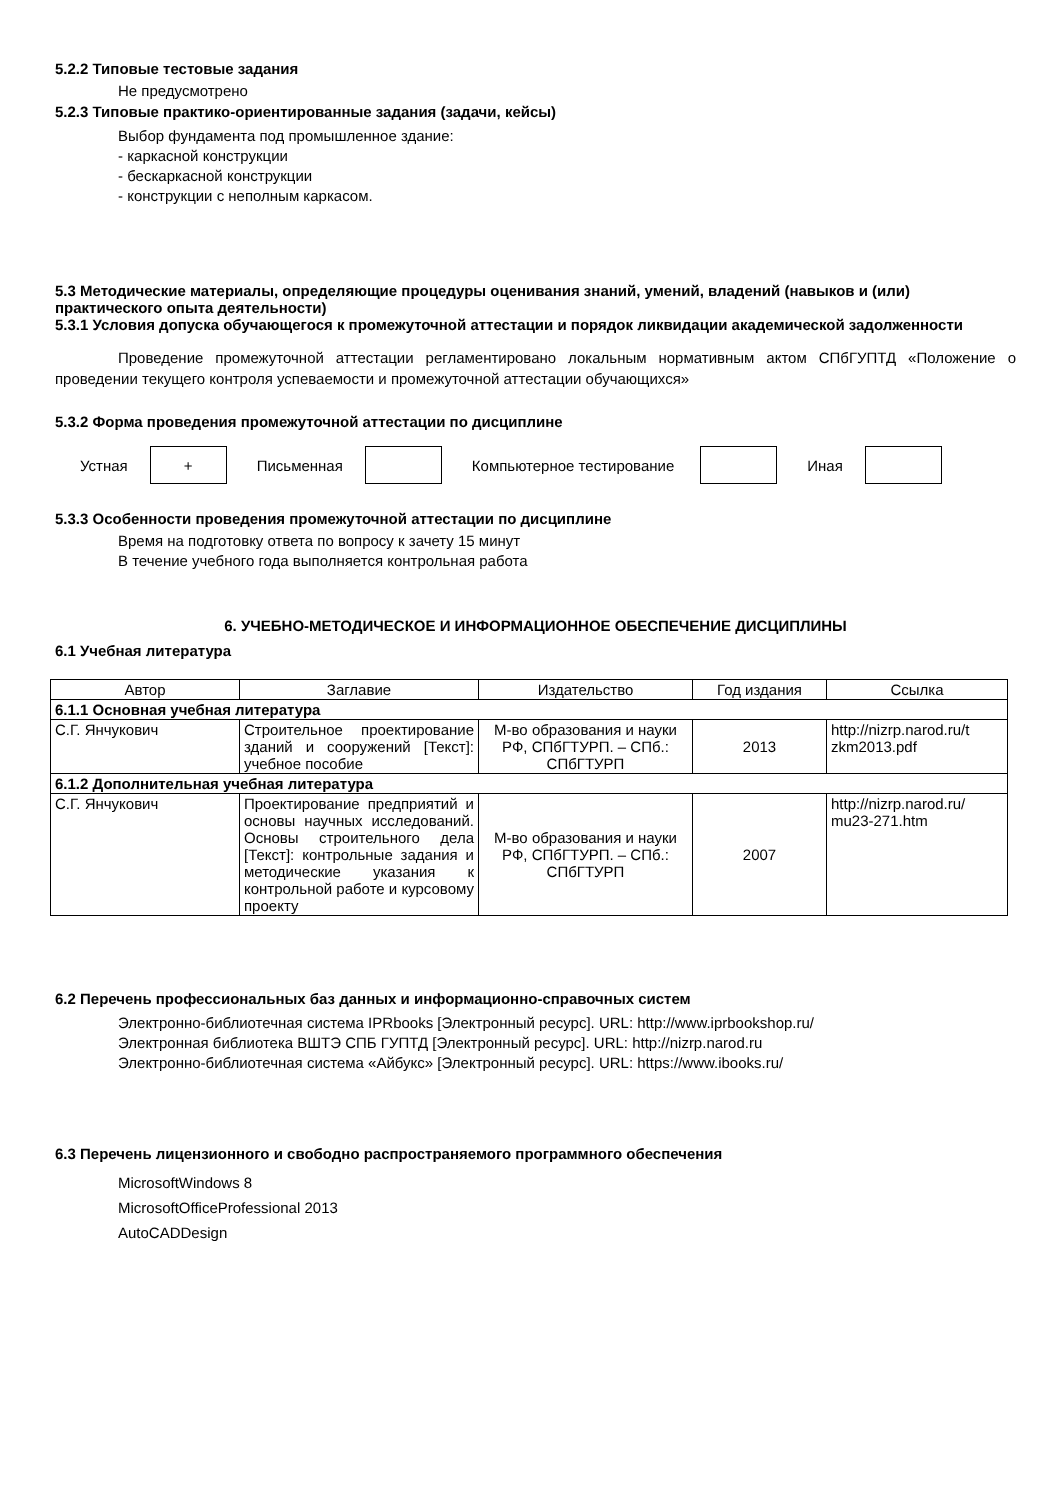5.2.2 Типовые тестовые задания
Не предусмотрено
5.2.3 Типовые практико-ориентированные задания (задачи, кейсы)
Выбор фундамента под промышленное здание:
- каркасной конструкции
- бескаркасной конструкции
- конструкции с неполным каркасом.
5.3 Методические материалы, определяющие процедуры оценивания знаний, умений, владений (навыков и (или) практического опыта деятельности)
5.3.1 Условия допуска обучающегося к промежуточной аттестации и порядок ликвидации академической задолженности
Проведение промежуточной аттестации регламентировано локальным нормативным актом СПбГУПТД «Положение о проведении текущего контроля успеваемости и промежуточной аттестации обучающихся»
5.3.2 Форма проведения промежуточной аттестации по дисциплине
Устная
+
Письменная Компьютерное тестирование Иная
5.3.3 Особенности проведения промежуточной аттестации по дисциплине
Время на подготовку ответа по вопросу к зачету 15 минут
В течение учебного года выполняется контрольная работа
6. УЧЕБНО-МЕТОДИЧЕСКОЕ И ИНФОРМАЦИОННОЕ ОБЕСПЕЧЕНИЕ ДИСЦИПЛИНЫ
6.1 Учебная литература
| Автор | Заглавие | Издательство | Год издания | Ссылка |
| --- | --- | --- | --- | --- |
| 6.1.1 Основная учебная литература | | | | |
| С.Г. Янчукович | Строительное проектирование зданий и сооружений [Текст]: учебное пособие | М-во образования и науки РФ, СПбГТУРП. – СПб.: СПбГТУРП | 2013 | http://nizrp.narod.ru/t zkm2013.pdf |
| 6.1.2 Дополнительная учебная литература | | | | |
| С.Г. Янчукович | Проектирование предприятий и основы научных исследований. Основы строительного дела [Текст]: контрольные задания и методические указания к контрольной работе и курсовому проекту | М-во образования и науки РФ, СПбГТУРП. – СПб.: СПбГТУРП | 2007 | http://nizrp.narod.ru/ mu23-271.htm |
6.2 Перечень профессиональных баз данных и информационно-справочных систем
Электронно-библиотечная система IPRbooks [Электронный ресурс]. URL: http://www.iprbookshop.ru/
Электронная библиотека ВШТЭ СПБ ГУПТД [Электронный ресурс]. URL: http://nizrp.narod.ru
Электронно-библиотечная система «Айбукс» [Электронный ресурс]. URL: https://www.ibooks.ru/
6.3 Перечень лицензионного и свободно распространяемого программного обеспечения
MicrosoftWindows 8
MicrosoftOfficeProfessional 2013
AutoCADDesign